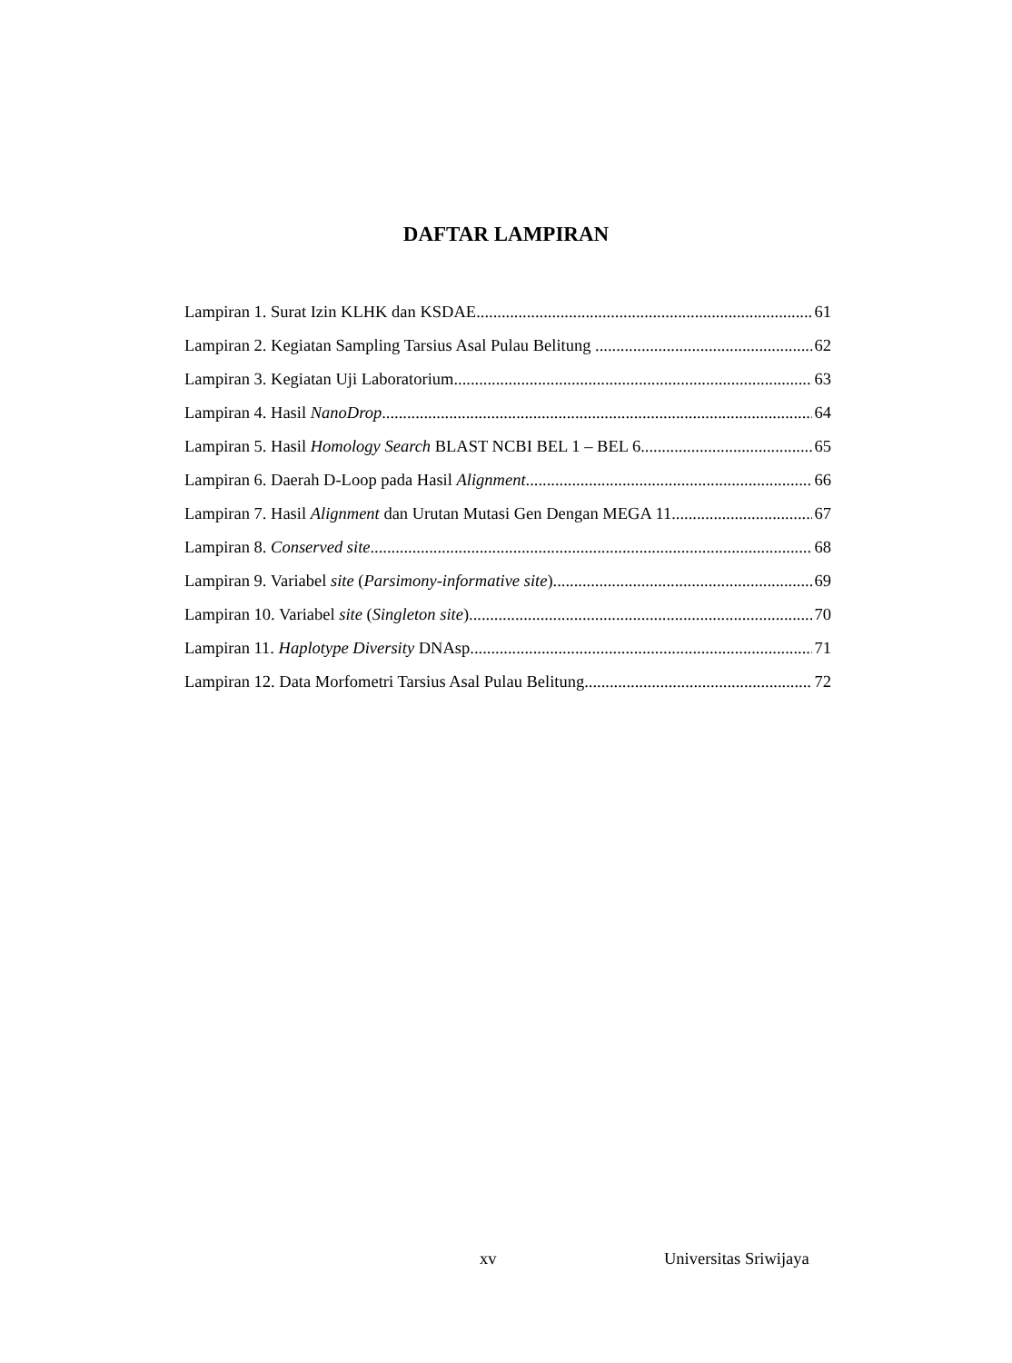DAFTAR LAMPIRAN
Lampiran 1. Surat Izin KLHK dan KSDAE 61
Lampiran 2. Kegiatan Sampling Tarsius Asal Pulau Belitung 62
Lampiran 3. Kegiatan Uji Laboratorium 63
Lampiran 4. Hasil NanoDrop 64
Lampiran 5. Hasil Homology Search BLAST NCBI BEL 1 – BEL 6 65
Lampiran 6. Daerah D-Loop pada Hasil Alignment 66
Lampiran 7. Hasil Alignment dan Urutan Mutasi Gen Dengan MEGA 11 67
Lampiran 8. Conserved site 68
Lampiran 9. Variabel site (Parsimony-informative site) 69
Lampiran 10. Variabel site (Singleton site) 70
Lampiran 11. Haplotype Diversity DNAsp 71
Lampiran 12. Data Morfometri Tarsius Asal Pulau Belitung 72
xv Universitas Sriwijaya